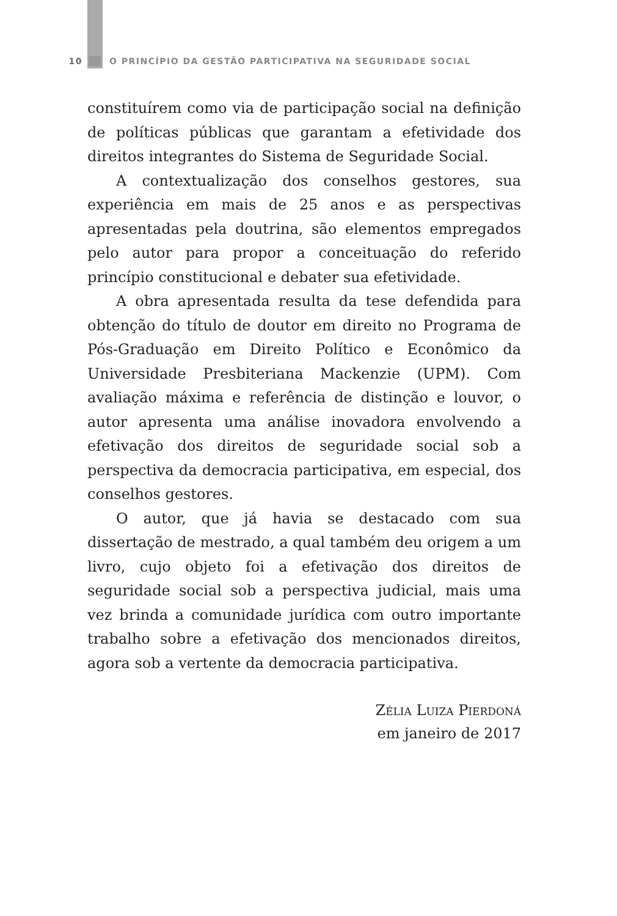10 O PRINCÍPIO DA GESTÃO PARTICIPATIVA NA SEGURIDADE SOCIAL
constituírem como via de participação social na definição de políticas públicas que garantam a efetividade dos direitos integrantes do Sistema de Seguridade Social.
A contextualização dos conselhos gestores, sua experiência em mais de 25 anos e as perspectivas apresentadas pela doutrina, são elementos empregados pelo autor para propor a conceituação do referido princípio constitucional e debater sua efetividade.
A obra apresentada resulta da tese defendida para obtenção do título de doutor em direito no Programa de Pós-Graduação em Direito Político e Econômico da Universidade Presbiteriana Mackenzie (UPM). Com avaliação máxima e referência de distinção e louvor, o autor apresenta uma análise inovadora envolvendo a efetivação dos direitos de seguridade social sob a perspectiva da democracia participativa, em especial, dos conselhos gestores.
O autor, que já havia se destacado com sua dissertação de mestrado, a qual também deu origem a um livro, cujo objeto foi a efetivação dos direitos de seguridade social sob a perspectiva judicial, mais uma vez brinda a comunidade jurídica com outro importante trabalho sobre a efetivação dos mencionados direitos, agora sob a vertente da democracia participativa.
Zélia Luiza Pierdoná
em janeiro de 2017